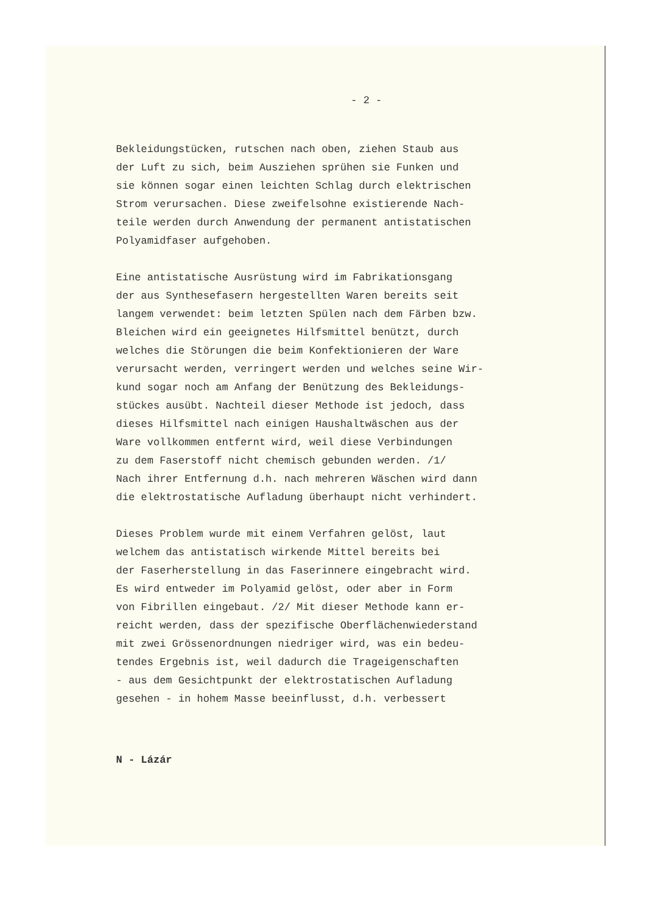- 2 -
Bekleidungstücken, rutschen nach oben, ziehen Staub aus der Luft zu sich, beim Ausziehen sprühen sie Funken und sie können sogar einen leichten Schlag durch elektrischen Strom verursachen. Diese zweifelsohne existierende Nach- teile werden durch Anwendung der permanent antistatischen Polyamidfaser aufgehoben.
Eine antistatische Ausrüstung wird im Fabrikationsgang der aus Synthesefasern hergestellten Waren bereits seit langem verwendet: beim letzten Spülen nach dem Färben bzw. Bleichen wird ein geeignetes Hilfsmittel benützt, durch welches die Störungen die beim Konfektionieren der Ware verursacht werden, verringert werden und welches seine Wir- kund sogar noch am Anfang der Benützung des Bekleidungs- stückes ausübt. Nachteil dieser Methode ist jedoch, dass dieses Hilfsmittel nach einigen Haushaltwäschen aus der Ware vollkommen entfernt wird, weil diese Verbindungen zu dem Faserstoff nicht chemisch gebunden werden. /1/ Nach ihrer Entfernung d.h. nach mehreren Wäschen wird dann die elektrostatische Aufladung überhaupt nicht verhindert.
Dieses Problem wurde mit einem Verfahren gelöst, laut welchem das antistatisch wirkende Mittel bereits bei der Faserherstellung in das Faserinnere eingebracht wird. Es wird entweder im Polyamid gelöst, oder aber in Form von Fibrillen eingebaut. /2/ Mit dieser Methode kann er- reicht werden, dass der spezifische Oberflächenwiederstand mit zwei Grössenordnungen niedriger wird, was ein bedeu- tendes Ergebnis ist, weil dadurch die Trageigenschaften - aus dem Gesichtpunkt der elektrostatischen Aufladung gesehen - in hohem Masse beeinflusst, d.h. verbessert
N - Lázár